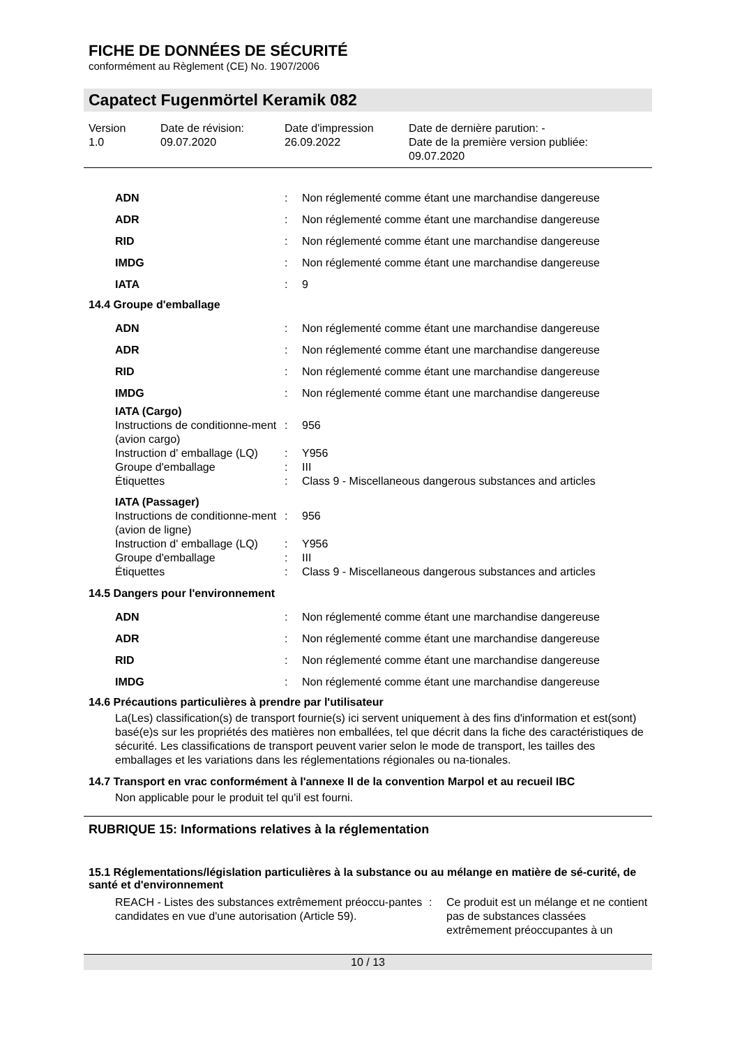FICHE DE DONNÉES DE SÉCURITÉ
conformément au Règlement (CE) No. 1907/2006
Capatect Fugenmörtel Keramik 082
Version
1.0
Date de révision:
09.07.2020
Date d'impression
26.09.2022
Date de dernière parution: -
Date de la première version publiée:
09.07.2020
| ADN | : | Non réglementé comme étant une marchandise dangereuse |
| ADR | : | Non réglementé comme étant une marchandise dangereuse |
| RID | : | Non réglementé comme étant une marchandise dangereuse |
| IMDG | : | Non réglementé comme étant une marchandise dangereuse |
| IATA | : | 9 |
14.4 Groupe d'emballage
| ADN | : | Non réglementé comme étant une marchandise dangereuse |
| ADR | : | Non réglementé comme étant une marchandise dangereuse |
| RID | : | Non réglementé comme étant une marchandise dangereuse |
| IMDG | : | Non réglementé comme étant une marchandise dangereuse |
| IATA (Cargo) | | |
| Instructions de conditionne-ment (avion cargo) | : | 956 |
| Instruction d' emballage (LQ) | : | Y956 |
| Groupe d'emballage | : | III |
| Étiquettes | : | Class 9 - Miscellaneous dangerous substances and articles |
| IATA (Passager) | | |
| Instructions de conditionne-ment (avion de ligne) | : | 956 |
| Instruction d' emballage (LQ) | : | Y956 |
| Groupe d'emballage | : | III |
| Étiquettes | : | Class 9 - Miscellaneous dangerous substances and articles |
14.5 Dangers pour l'environnement
| ADN | : | Non réglementé comme étant une marchandise dangereuse |
| ADR | : | Non réglementé comme étant une marchandise dangereuse |
| RID | : | Non réglementé comme étant une marchandise dangereuse |
| IMDG | : | Non réglementé comme étant une marchandise dangereuse |
14.6 Précautions particulières à prendre par l'utilisateur
La(Les) classification(s) de transport fournie(s) ici servent uniquement à des fins d'information et est(sont) basé(e)s sur les propriétés des matières non emballées, tel que décrit dans la fiche des caractéristiques de sécurité. Les classifications de transport peuvent varier selon le mode de transport, les tailles des emballages et les variations dans les réglementations régionales ou na-tionales.
14.7 Transport en vrac conformément à l'annexe II de la convention Marpol et au recueil IBC
Non applicable pour le produit tel qu'il est fourni.
RUBRIQUE 15: Informations relatives à la réglementation
15.1 Réglementations/législation particulières à la substance ou au mélange en matière de sé-curité, de santé et d'environnement
| REACH - Listes des substances extrêmement préoccu-pantes candidates en vue d'une autorisation (Article 59). | : | Ce produit est un mélange et ne contient pas de substances classées extrêmement préoccupantes à un |
10 / 13